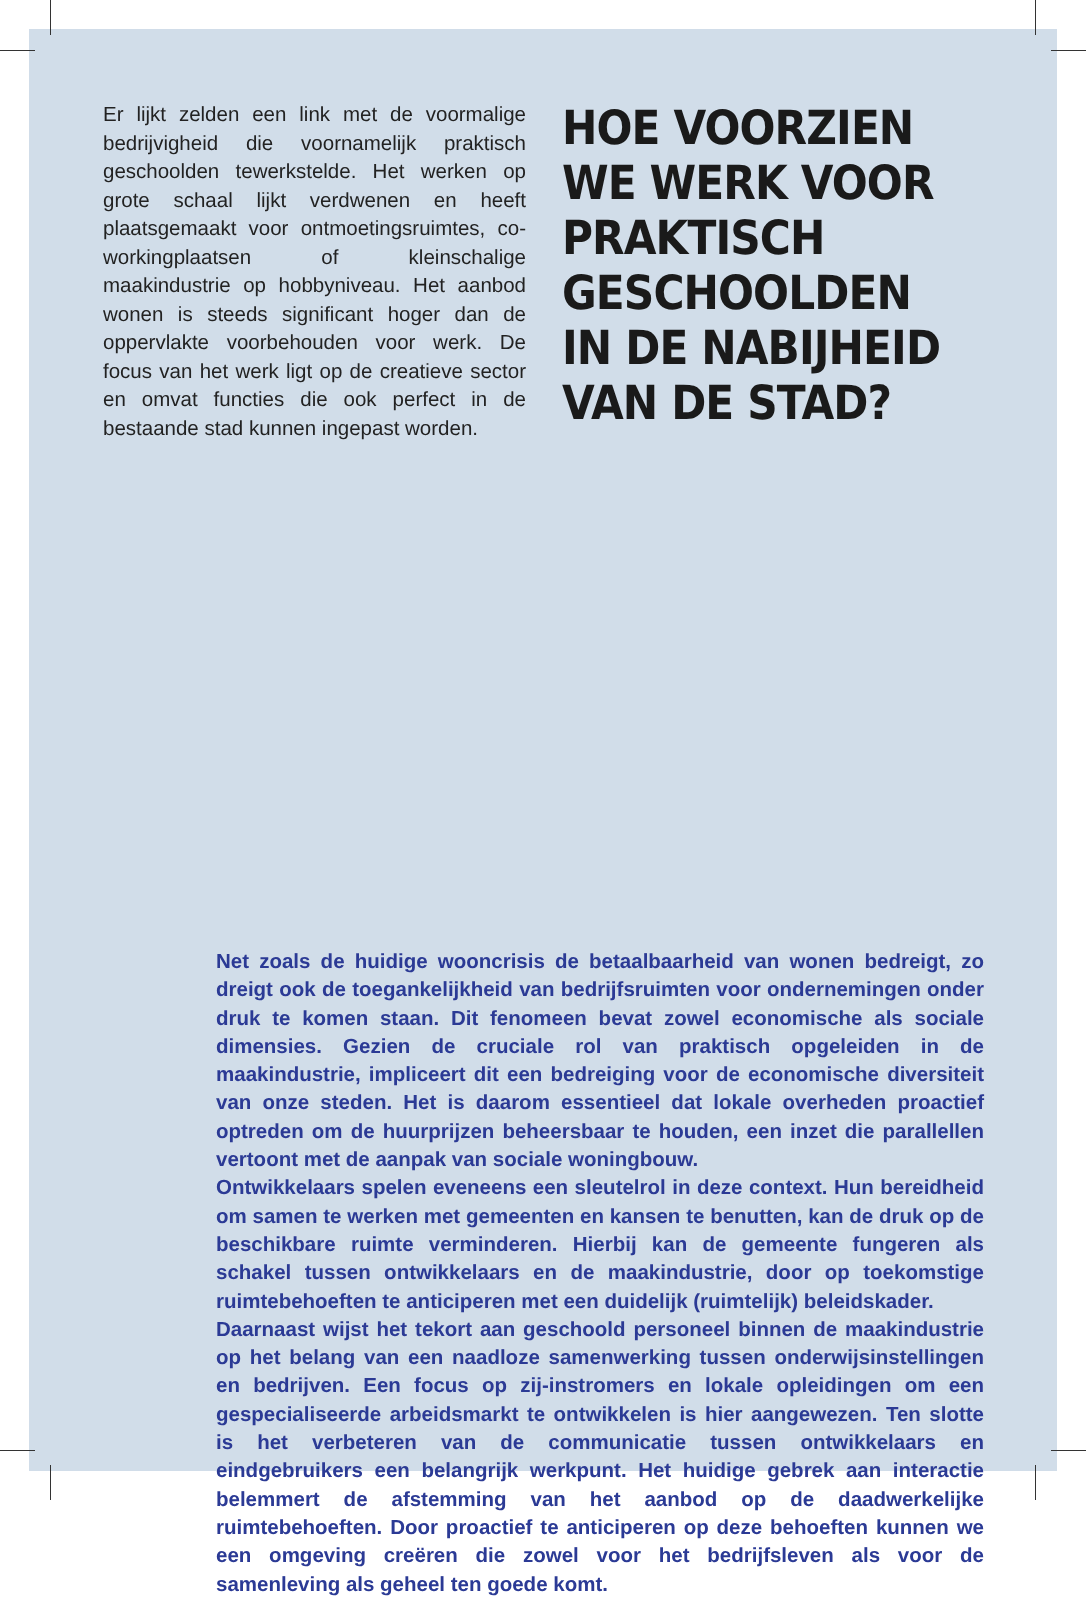Er lijkt zelden een link met de voormalige bedrijvigheid die voornamelijk praktisch geschoolden tewerkstelde. Het werken op grote schaal lijkt verdwenen en heeft plaatsgemaakt voor ontmoetingsruimtes, co-workingplaatsen of kleinschalige maakindustrie op hobbyniveau. Het aanbod wonen is steeds significant hoger dan de oppervlakte voorbehouden voor werk. De focus van het werk ligt op de creatieve sector en omvat functies die ook perfect in de bestaande stad kunnen ingepast worden.
HOE VOORZIEN
WE WERK VOOR
PRAKTISCH
GESCHOOLDEN
IN DE NABIJHEID
VAN DE STAD?
Net zoals de huidige wooncrisis de betaalbaarheid van wonen bedreigt, zo dreigt ook de toegankelijkheid van bedrijfsruimten voor ondernemingen onder druk te komen staan. Dit fenomeen bevat zowel economische als sociale dimensies. Gezien de cruciale rol van praktisch opgeleiden in de maakindustrie, impliceert dit een bedreiging voor de economische diversiteit van onze steden. Het is daarom essentieel dat lokale overheden proactief optreden om de huurprijzen beheersbaar te houden, een inzet die parallellen vertoont met de aanpak van sociale woningbouw.
Ontwikkelaars spelen eveneens een sleutelrol in deze context. Hun bereidheid om samen te werken met gemeenten en kansen te benutten, kan de druk op de beschikbare ruimte verminderen. Hierbij kan de gemeente fungeren als schakel tussen ontwikkelaars en de maakindustrie, door op toekomstige ruimtebehoeften te anticiperen met een duidelijk (ruimtelijk) beleidskader.
Daarnaast wijst het tekort aan geschoold personeel binnen de maakindustrie op het belang van een naadloze samenwerking tussen onderwijsinstellingen en bedrijven. Een focus op zij-instromers en lokale opleidingen om een gespecialiseerde arbeidsmarkt te ontwikkelen is hier aangewezen. Ten slotte is het verbeteren van de communicatie tussen ontwikkelaars en eindgebruikers een belangrijk werkpunt. Het huidige gebrek aan interactie belemmert de afstemming van het aanbod op de daadwerkelijke ruimtebehoeften. Door proactief te anticiperen op deze behoeften kunnen we een omgeving creëren die zowel voor het bedrijfsleven als voor de samenleving als geheel ten goede komt.